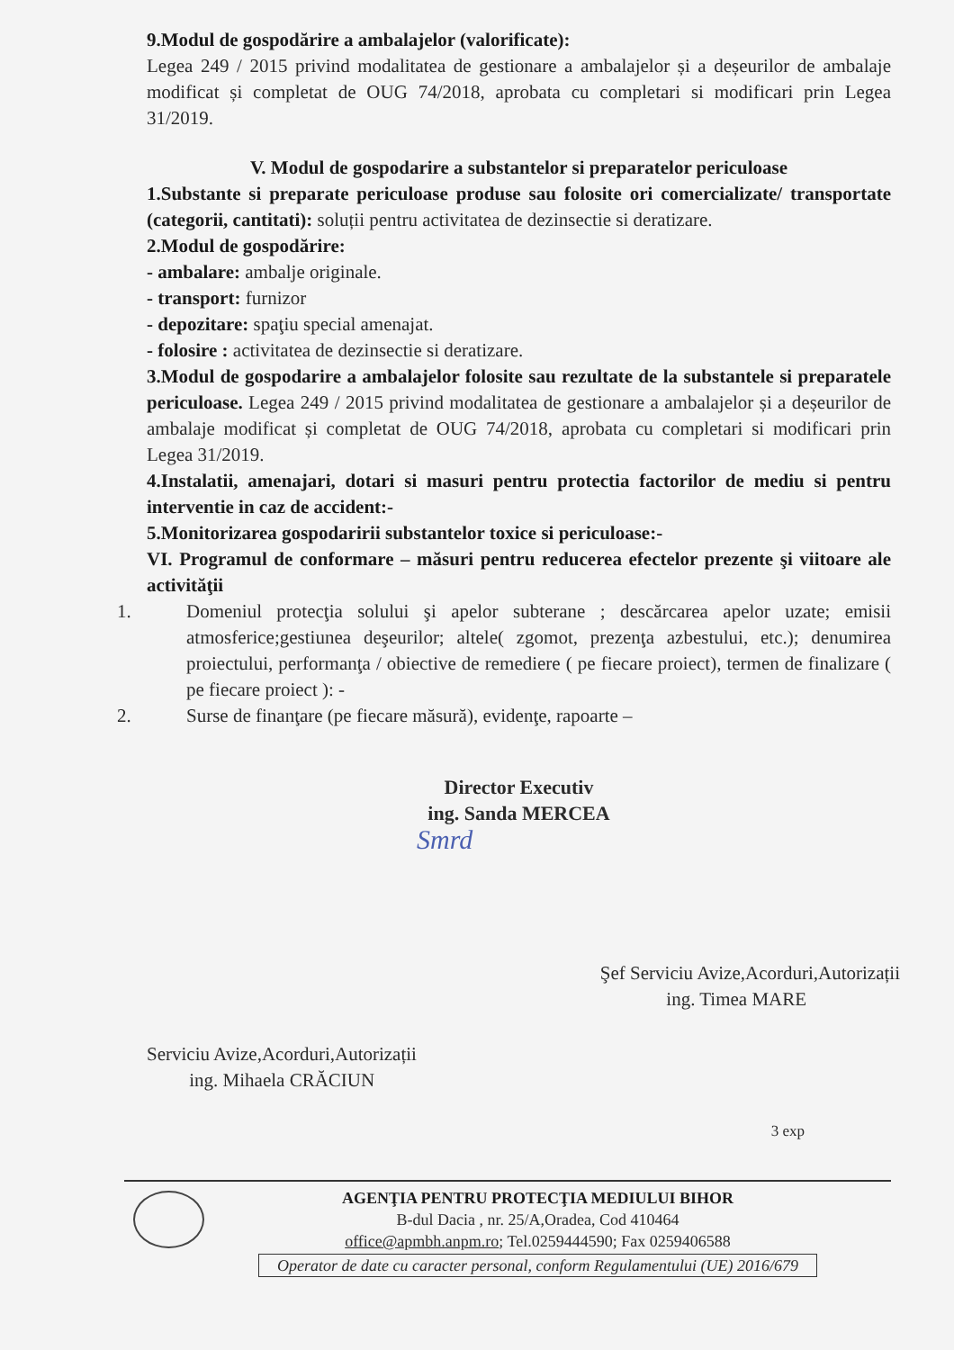9.Modul de gospodărire a ambalajelor (valorificate):
Legea 249 / 2015 privind modalitatea de gestionare a ambalajelor și a deșeurilor de ambalaje modificat și completat de OUG 74/2018, aprobata cu completari si modificari prin Legea 31/2019.
V. Modul de gospodarire a substantelor si preparatelor periculoase
1.Substante si preparate periculoase produse sau folosite ori comercializate/ transportate (categorii, cantitati): soluții pentru activitatea de dezinsectie si deratizare.
2.Modul de gospodărire:
- ambalare: ambalje originale.
- transport: furnizor
- depozitare: spaţiu special amenajat.
- folosire : activitatea de dezinsectie si deratizare.
3.Modul de gospodarire a ambalajelor folosite sau rezultate de la substantele si preparatele periculoase. Legea 249 / 2015 privind modalitatea de gestionare a ambalajelor și a deșeurilor de ambalaje modificat și completat de OUG 74/2018, aprobata cu completari si modificari prin Legea 31/2019.
4.Instalatii, amenajari, dotari si masuri pentru protectia factorilor de mediu si pentru interventie in caz de accident:-
5.Monitorizarea gospodaririi substantelor toxice si periculoase:-
VI. Programul de conformare – măsuri pentru reducerea efectelor prezente şi viitoare ale activităţii
1. Domeniul protecţia solului şi apelor subterane ; descărcarea apelor uzate; emisii atmosferice;gestiunea deşeurilor; altele( zgomot, prezenţa azbestului, etc.); denumirea proiectului, performanţa / obiective de remediere ( pe fiecare proiect), termen de finalizare ( pe fiecare proiect ): -
2. Surse de finanţare (pe fiecare măsură), evidenţe, rapoarte –
Director Executiv
ing. Sanda MERCEA
Smrd
Serviciu Avize,Acorduri,Autorizații
ing. Mihaela CRĂCIUN
Şef Serviciu Avize,Acorduri,Autorizații
ing. Timea MARE
3 exp
AGENŢIA PENTRU PROTECŢIA MEDIULUI BIHOR
B-dul Dacia , nr. 25/A,Oradea, Cod 410464
office@apmbh.anpm.ro; Tel.0259444590; Fax 0259406588
Operator de date cu caracter personal, conform Regulamentului (UE) 2016/679